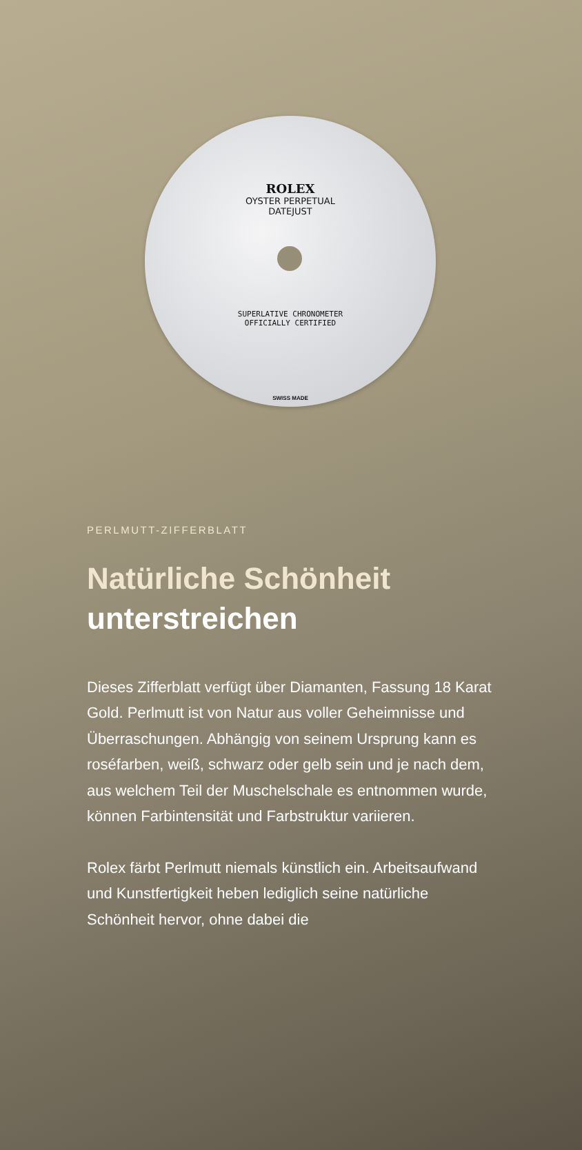ROLEX
OYSTER PERPETUAL
DATEJUST
SUPERLATIVE CHRONOMETER
OFFICIALLY CERTIFIED
SWISS MADE
PERLMUTT-ZIFFERBLATT
Natürliche Schönheit unterstreichen
Dieses Zifferblatt verfügt über Diamanten, Fassung 18 Karat Gold. Perlmutt ist von Natur aus voller Geheimnisse und Überraschungen. Abhängig von seinem Ursprung kann es roséfarben, weiß, schwarz oder gelb sein und je nach dem, aus welchem Teil der Muschelschale es entnommen wurde, können Farbintensität und Farbstruktur variieren.
Rolex färbt Perlmutt niemals künstlich ein. Arbeitsaufwand und Kunstfertigkeit heben lediglich seine natürliche Schönheit hervor, ohne dabei die